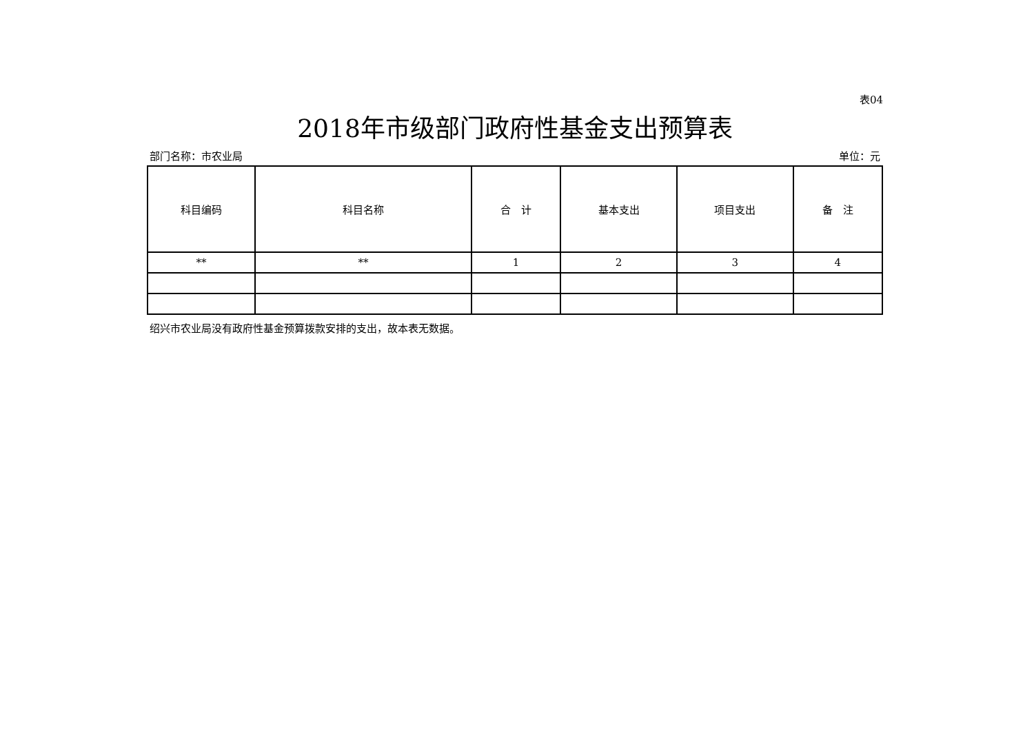表04
2018年市级部门政府性基金支出预算表
部门名称：市农业局 单位：元
| 科目编码 | 科目名称 | 合 计 | 基本支出 | 项目支出 | 备 注 |
| --- | --- | --- | --- | --- | --- |
| ** | ** | 1 | 2 | 3 | 4 |
绍兴市农业局没有政府性基金预算拨款安排的支出，故本表无数据。